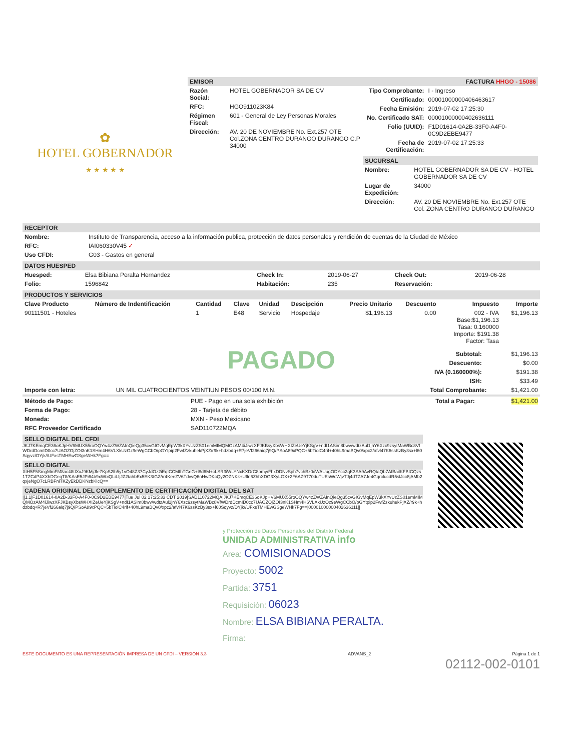✿
HOTEL GOBERNADOR
★ ★ ★ ★ ★
EMISOR
| Razón Social: | HOTEL GOBERNADOR SA DE CV |
| RFC: | HGO911023K84 |
| Régimen Fiscal: | 601 - General de Ley Personas Morales |
| Dirección: | AV. 20 DE NOVIEMBRE No. Ext.257 OTE Col.ZONA CENTRO DURANGO DURANGO C.P 34000 |
FACTURA HHGO - 15086
| Tipo Comprobante: | I - Ingreso |
| Certificado: | 00001000000406463617 |
| Fecha Emisión: | 2019-07-02 17:25:30 |
| No. Certificado SAT: | 00001000000402636111 |
| Folio (UUID): | F1D01614-0A2B-33F0-A4F0-0C9D2EBE9477 |
| Fecha de Certificación: | 2019-07-02 17:25:33 |
SUCURSAL
| Nombre: | HOTEL GOBERNADOR SA DE CV - HOTEL GOBERNADOR SA DE CV |
| Lugar de Expedición: | 34000 |
| Dirección: | AV. 20 DE NOVIEMBRE No. Ext.257 OTE Col. ZONA CENTRO DURANGO DURANGO |
RECEPTOR
| Nombre: | Instituto de Transparencia, acceso a la información publica, protección de datos personales y rendición de cuentas de la Ciudad de México |
| RFC: | IAI060330V45 ✓ |
| Uso CFDI: | G03 - Gastos en general |
DATOS HUESPED
| Huesped: | Elsa Bibiana Peralta Hernandez | Check In: | 2019-06-27 | Check Out: | 2019-06-28 |
| Folio: | 1596842 | Habitación: | 235 | Reservación: | |
PRODUCTOS Y SERVICIOS
| Clave Producto | Número de Indentificación | Cantidad | Clave | Unidad | Descipción | Precio Unitario | Descuento | Impuesto | Importe |
| --- | --- | --- | --- | --- | --- | --- | --- | --- | --- |
| 90111501 - Hoteles | | 1 | E48 | Servicio | Hospedaje | $1,196.13 | 0.00 | 002 - IVA Base:$1,196.13 Tasa: 0.160000 Importe: $191.38 Factor: Tasa | $1,196.13 |
PAGADO
| Subtotal: | $1,196.13 |
| Descuento: | $0.00 |
| IVA (0.160000%): | $191.38 |
| ISH: | $33.49 |
| Importe con letra: | UN MIL CUATROCIENTOS VEINTIUN PESOS 00/100 M.N. | Total Comprobante: | $1,421.00 |
| Método de Pago: | PUE - Pago en una sola exhibición | Total a Pagar: | $1,421.00 |
| Forma de Pago: | 28 - Tarjeta de débito | | |
| Moneda: | MXN - Peso Mexicano | | |
| RFC Proveedor Certificado | SAD110722MQA | | |
SELLO DIGITAL DEL CFDI
JKJ7KEmqCE36oKJpHV6MUX55roOQYw4zZWZAInQieQg35cvGIGvMqEpW3kXYvUzZS01emMIMQMOzAM4iJiwzXFJKBsyXbsWHXIZeUeYjKSgV+ndI1ASim8bwv/wdtzAul1jnY6Xzc9zsytMaWBc8VfWDrdDcmID0cc7UAOZOjZOI3nK1SHm4H6VLXkUzOz9eWgCCbO/pGYtpip2FwfZzkuhekPjXZ/r9k+hdzbdq+R7jeVf266aiq7j9Q/PSoA89xPQC+5bTiolC4rif+40hL9maBQv0/xpc2/afvl47K6ssKzBy3sx+l60Sqyvz/DYjk//UFxsTMHEwGSgeWHk7Fg==
SELLO DIGITAL
XtH5F5SmgMmFM8ac48tIXxJ9KMjJfe7KpS2lh5y1vO48Z37CyJdOz2iEqICCMIhTGeG+l8d6M+cLSR3iWLYNxKXDrC8pmy/FhxDDNvSph7vchBz0/iWAUugODYcc2qK3SA9AvRQtaQb7AfBailKFBICQzs1TZCdP4XXhDGeqT8/KAsE5JPi64b9xWbiQLiLfjJZ2tahbEx5EK3tGZ/rr4KeeZV6TdvvQ6nHwDKcQy2OZNKk+Ufln6ZhhXDG3XyLGX+2F6AZ9T70duTUEsWcWjvTJj4dTZA7Je4GqrclucdR5slJcc8jAMb2qxjeNgO7cLRBFniTKZyEkDDKNzbKlcQ==
CADENA ORIGINAL DEL COMPLEMENTO DE CERTIFICACIÓN DIGITAL DEL SAT
||1.1|F1D01614-0A2B-33F0-A4F0-0C9D2EBE9477|Tue Jul 02 17:25:33 CDT 2019|SAD110722MQA|JKJ7KEmqCE36oKJpHV6MUX55roOQYw4zZWZAInQieQg35cvGIGvMqEpW3kXYvUzZS01emMIMQMOzAM4iJiwzXFJKBsyXbsWHXIZeUeYjKSgV+ndI1ASim8bwv/wdtzAul1jnY6Xzc9zsytMaWBc8VfWDrdDcmID0cc7UAOZOjZOI3nK1SHm4H6VLXkUzOz9eWgCCbO/pGYtpip2FwfZzkuhekPjXZ/r9k+hdzbdq+R7jeVf266aiq7j9Q/PSoA89xPQC+5bTiolC4rif+40hL9maBQv0/xpc2/afvl47K6ssKzBy3sx+l60Sqyvz/DYjk//UFxsTMHEwGSgeWHk7Fg==|00001000000402636111||
y Protección de Datos Personales del Distrito Federal
UNIDAD ADMINISTRATIVA info
Area: COMISIONADOS
Proyecto: 5002
Partida: 3751
Requisición: 06023
Nombre: ELSA BIBIANA PERALTA.
Firma:
ESTE DOCUMENTO ES UNA REPRESENTACIÓN IMPRESA DE UN CFDI – VERSION 3.3 ADVANS_2 Página 1 de 1
02112-002-0101